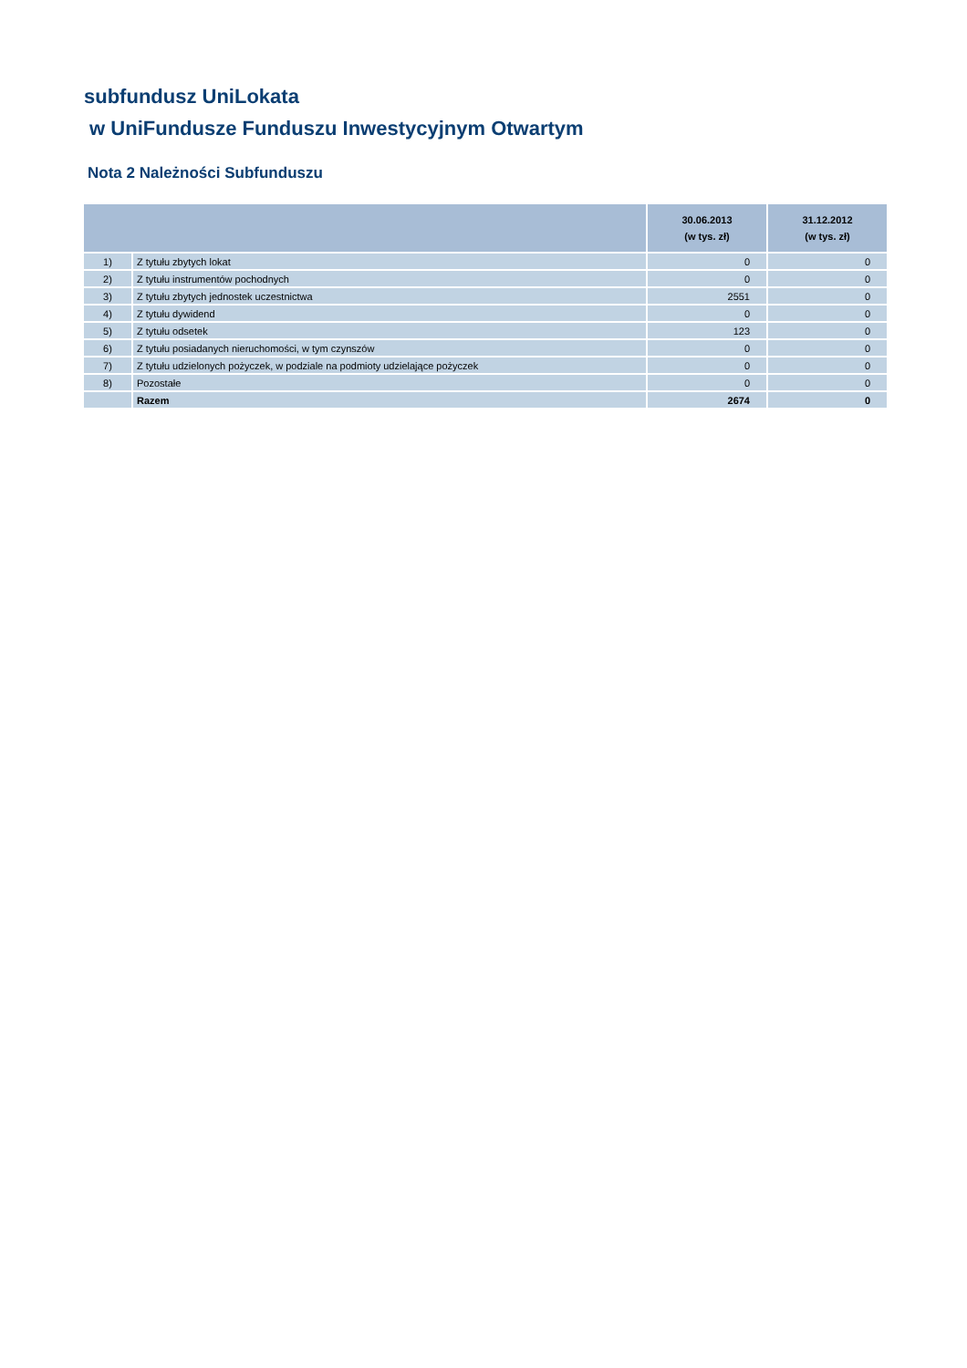subfundusz UniLokata
w UniFundusze Funduszu Inwestycyjnym Otwartym
Nota 2 Należności Subfunduszu
| | | 30.06.2013 (w tys. zł) | 31.12.2012 (w tys. zł) |
| --- | --- | --- | --- |
| 1) | Z tytułu zbytych lokat | 0 | 0 |
| 2) | Z tytułu instrumentów pochodnych | 0 | 0 |
| 3) | Z tytułu zbytych jednostek uczestnictwa | 2551 | 0 |
| 4) | Z tytułu dywidend | 0 | 0 |
| 5) | Z tytułu odsetek | 123 | 0 |
| 6) | Z tytułu posiadanych nieruchomości, w tym czynszów | 0 | 0 |
| 7) | Z tytułu udzielonych pożyczek, w podziale na podmioty udzielające pożyczek | 0 | 0 |
| 8) | Pozostałe | 0 | 0 |
| | Razem | 2674 | 0 |